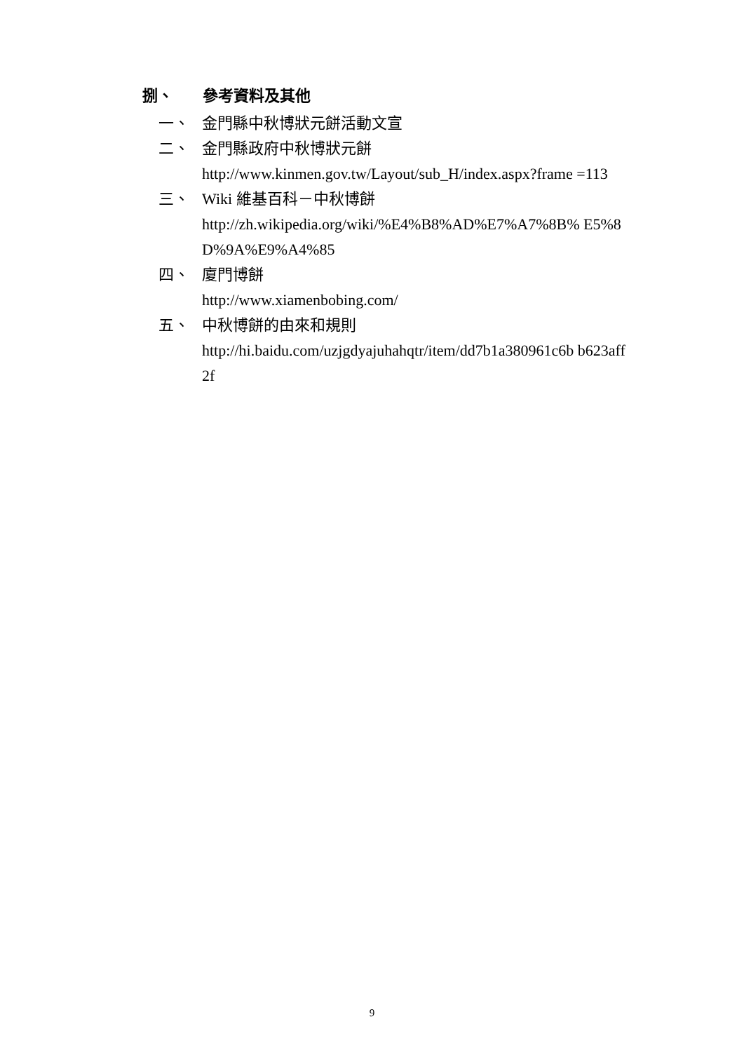捌、 參考資料及其他
一、 金門縣中秋博狀元餅活動文宣
二、 金門縣政府中秋博狀元餅
http://www.kinmen.gov.tw/Layout/sub_H/index.aspx?frame =113
三、 Wiki 維基百科－中秋博餅
http://zh.wikipedia.org/wiki/%E4%B8%AD%E7%A7%8B% E5%8D%9A%E9%A4%85
四、 廈門博餅
http://www.xiamenbobing.com/
五、 中秋博餅的由來和規則
http://hi.baidu.com/uzjgdyajuhahqtr/item/dd7b1a380961c6b b623aff2f
9